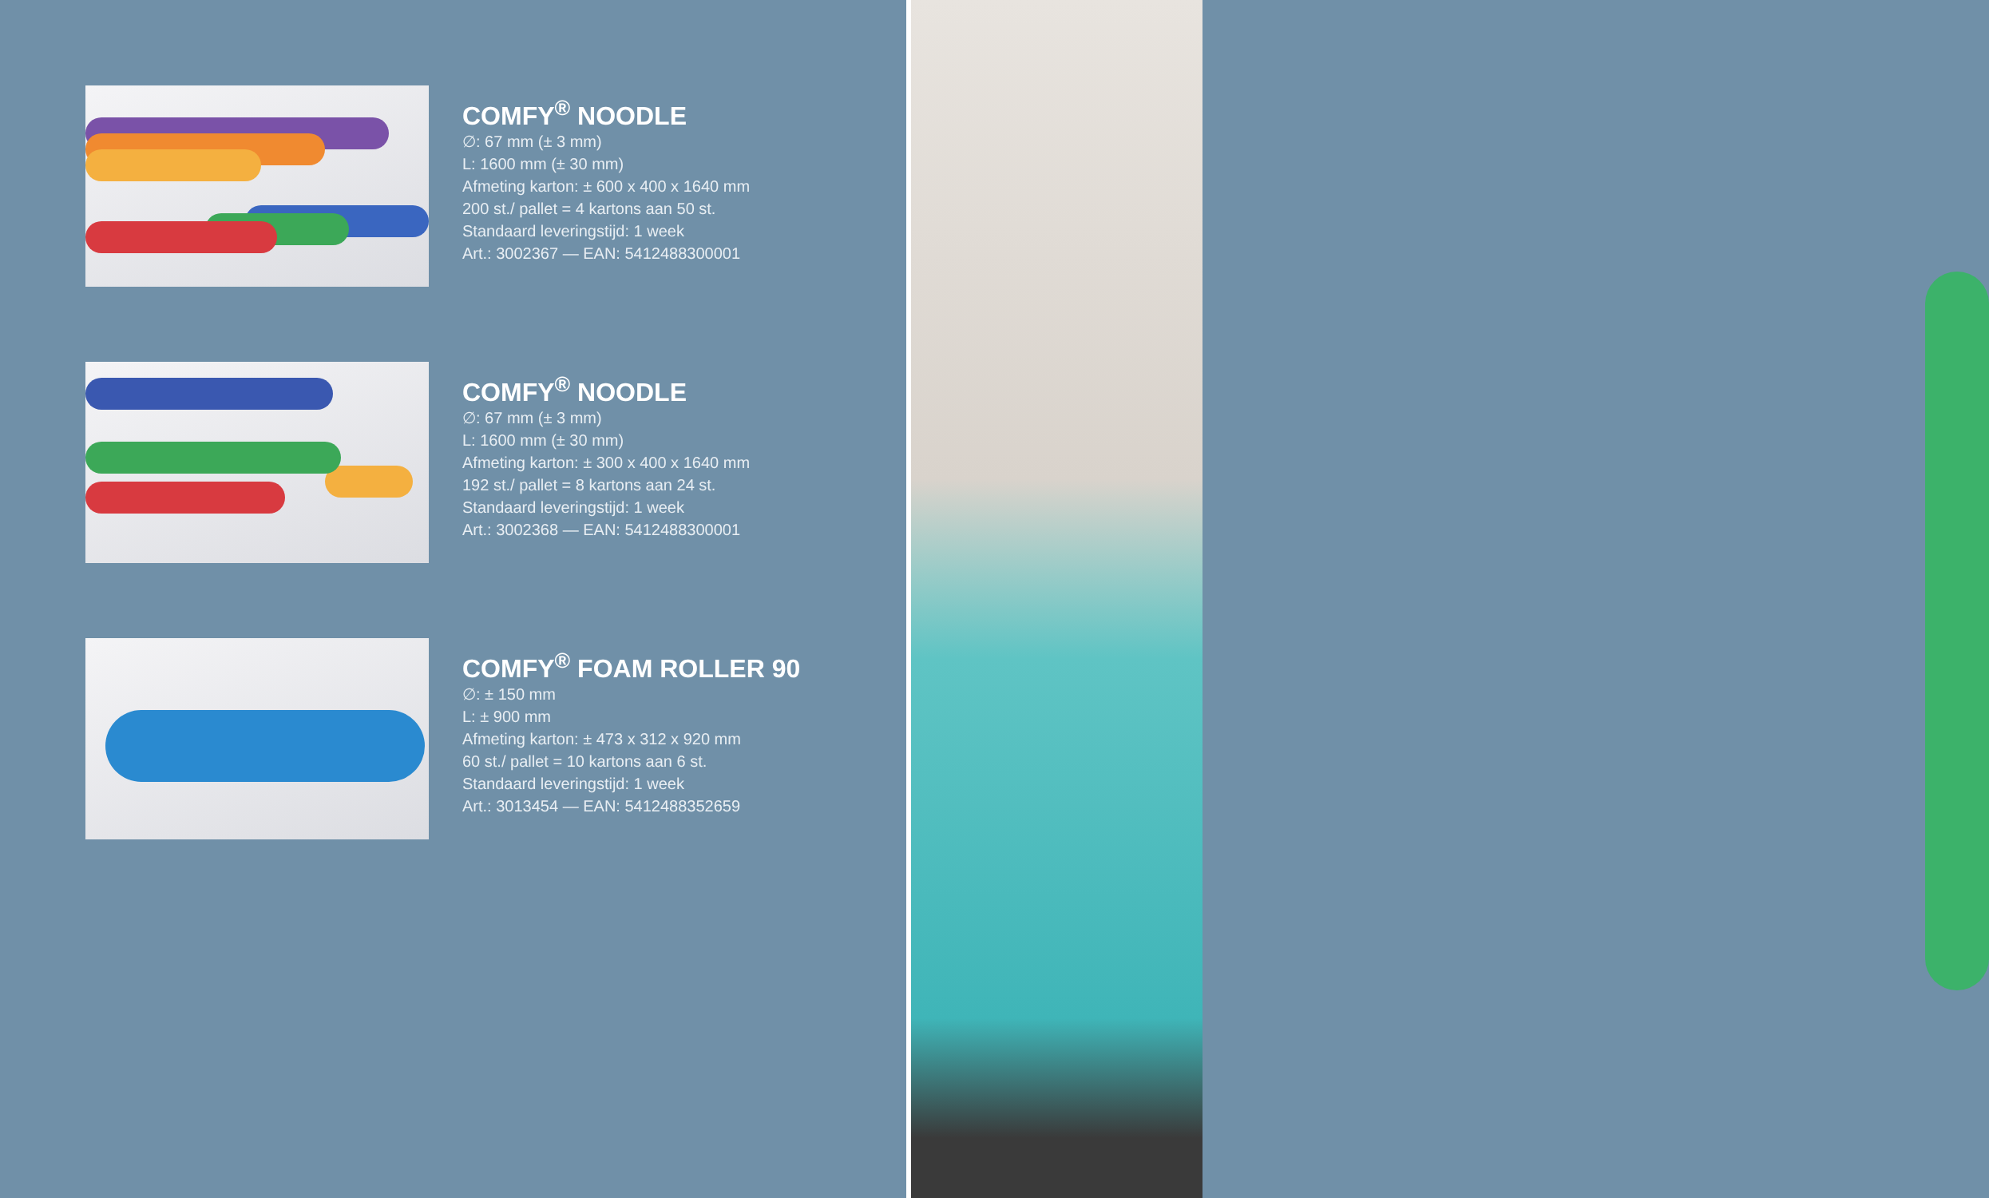COMFY<sup>®</sup> NOODLE
∅: 67 mm (± 3 mm)
L: 1600 mm (± 30 mm)
Afmeting karton: ± 600 x 400 x 1640 mm
200 st./ pallet = 4 kartons aan 50 st.
Standaard leveringstijd: 1 week
Art.: 3002367 — EAN: 5412488300001
COMFY<sup>®</sup> NOODLE
∅: 67 mm (± 3 mm)
L: 1600 mm (± 30 mm)
Afmeting karton: ± 300 x 400 x 1640 mm
192 st./ pallet = 8 kartons aan 24 st.
Standaard leveringstijd: 1 week
Art.: 3002368 — EAN: 5412488300001
COMFY<sup>®</sup> FOAM ROLLER 90
∅: ± 150 mm
L: ± 900 mm
Afmeting karton: ± 473 x 312 x 920 mm
60 st./ pallet = 10 kartons aan 6 st.
Standaard leveringstijd: 1 week
Art.: 3013454 — EAN: 5412488352659